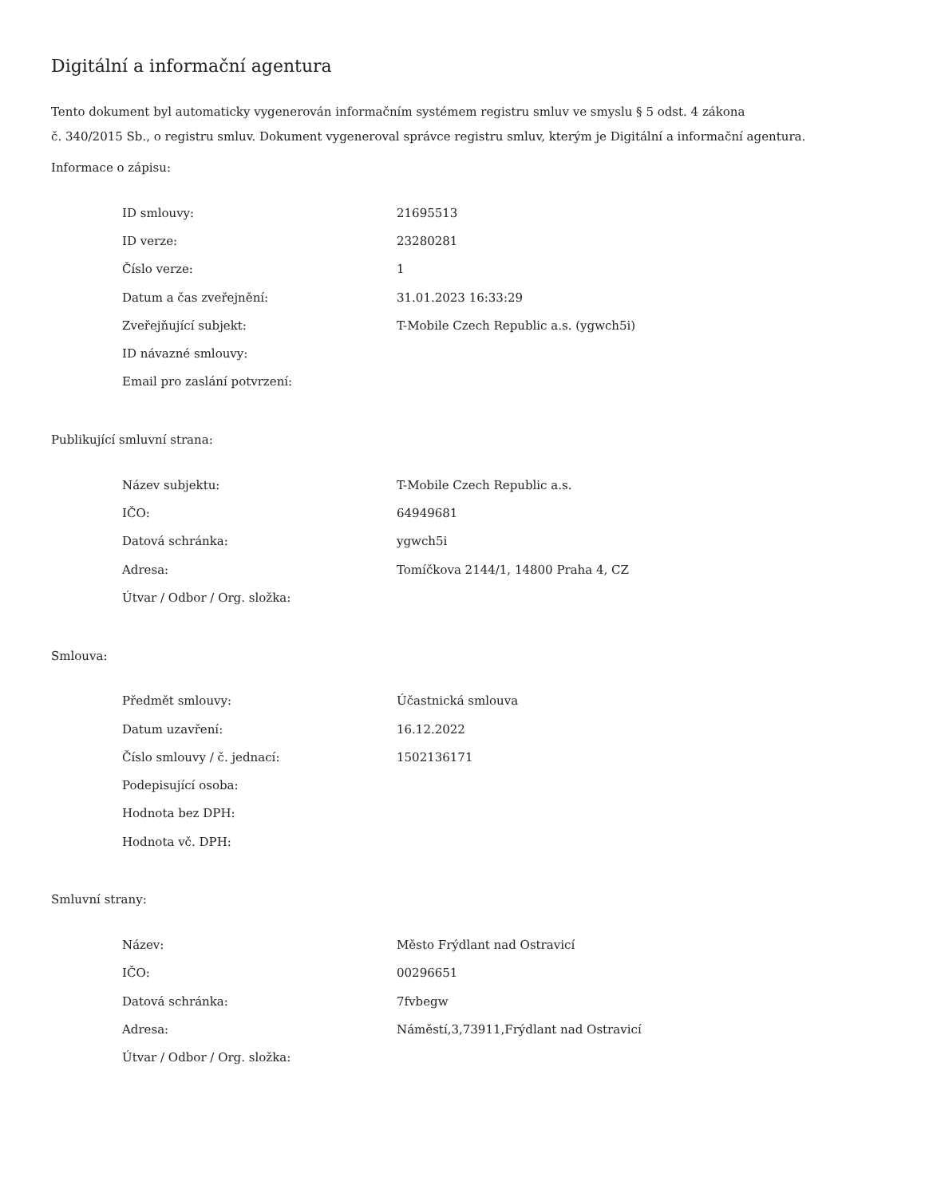Digitální a informační agentura
Tento dokument byl automaticky vygenerován informačním systémem registru smluv ve smyslu § 5 odst. 4 zákona
č. 340/2015 Sb., o registru smluv. Dokument vygeneroval správce registru smluv, kterým je Digitální a informační agentura.
Informace o zápisu:
| ID smlouvy: | 21695513 |
| ID verze: | 23280281 |
| Číslo verze: | 1 |
| Datum a čas zveřejnění: | 31.01.2023 16:33:29 |
| Zveřejňující subjekt: | T-Mobile Czech Republic a.s. (ygwch5i) |
| ID návazné smlouvy: | |
| Email pro zaslání potvrzení: | |
Publikující smluvní strana:
| Název subjektu: | T-Mobile Czech Republic a.s. |
| IČO: | 64949681 |
| Datová schránka: | ygwch5i |
| Adresa: | Tomíčkova 2144/1, 14800 Praha 4, CZ |
| Útvar / Odbor / Org. složka: | |
Smlouva:
| Předmět smlouvy: | Účastnická smlouva |
| Datum uzavření: | 16.12.2022 |
| Číslo smlouvy / č. jednací: | 1502136171 |
| Podepisující osoba: | |
| Hodnota bez DPH: | |
| Hodnota vč. DPH: | |
Smluvní strany:
| Název: | Město Frýdlant nad Ostravicí |
| IČO: | 00296651 |
| Datová schránka: | 7fvbegw |
| Adresa: | Náměstí,3,73911,Frýdlant nad Ostravicí |
| Útvar / Odbor / Org. složka: | |